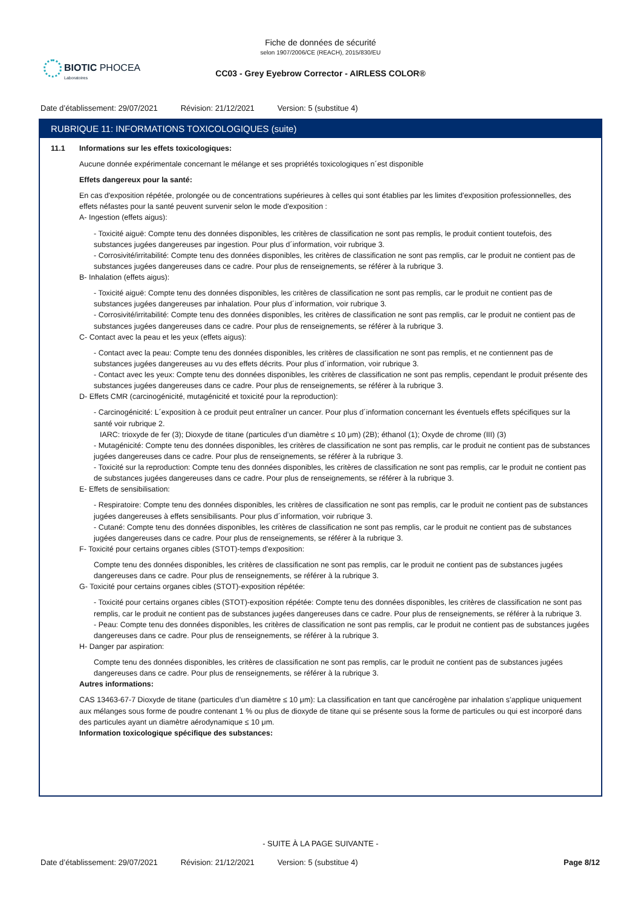Fiche de données de sécurité
selon 1907/2006/CE (REACH), 2015/830/EU
CC03 - Grey Eyebrow Corrector - AIRLESS COLOR®
BIOTIC PHOCEA
Laboratoires
Date d’établissement: 29/07/2021 Révision: 21/12/2021 Version: 5 (substitue 4)
RUBRIQUE 11: INFORMATIONS TOXICOLOGIQUES (suite)
11.1 Informations sur les effets toxicologiques:
Aucune donnée expérimentale concernant le mélange et ses propriétés toxicologiques n´est disponible
Effets dangereux pour la santé:
En cas d'exposition répétée, prolongée ou de concentrations supérieures à celles qui sont établies par les limites d'exposition professionnelles, des effets néfastes pour la santé peuvent survenir selon le mode d'exposition :
A- Ingestion (effets aigus):
- Toxicité aiguë: Compte tenu des données disponibles, les critères de classification ne sont pas remplis, le produit contient toutefois, des substances jugées dangereuses par ingestion. Pour plus d´information, voir rubrique 3.
- Corrosivité/irritabilité: Compte tenu des données disponibles, les critères de classification ne sont pas remplis, car le produit ne contient pas de substances jugées dangereuses dans ce cadre. Pour plus de renseignements, se référer à la rubrique 3.
B- Inhalation (effets aigus):
- Toxicité aiguë: Compte tenu des données disponibles, les critères de classification ne sont pas remplis, car le produit ne contient pas de substances jugées dangereuses par inhalation. Pour plus d´information, voir rubrique 3.
- Corrosivité/irritabilité: Compte tenu des données disponibles, les critères de classification ne sont pas remplis, car le produit ne contient pas de substances jugées dangereuses dans ce cadre. Pour plus de renseignements, se référer à la rubrique 3.
C- Contact avec la peau et les yeux (effets aigus):
- Contact avec la peau: Compte tenu des données disponibles, les critères de classification ne sont pas remplis, et ne contiennent pas de substances jugées dangereuses au vu des effets décrits. Pour plus d´information, voir rubrique 3.
- Contact avec les yeux: Compte tenu des données disponibles, les critères de classification ne sont pas remplis, cependant le produit présente des substances jugées dangereuses dans ce cadre. Pour plus de renseignements, se référer à la rubrique 3.
D- Effets CMR (carcinogénicité, mutagénicité et toxicité pour la reproduction):
- Carcinogénicité: L´exposition à ce produit peut entraîner un cancer. Pour plus d´information concernant les éventuels effets spécifiques sur la santé voir rubrique 2.
IARC: trioxyde de fer (3); Dioxyde de titane (particules d’un diamètre ≤ 10 μm) (2B); éthanol (1); Oxyde de chrome (III) (3)
- Mutagénicité: Compte tenu des données disponibles, les critères de classification ne sont pas remplis, car le produit ne contient pas de substances jugées dangereuses dans ce cadre. Pour plus de renseignements, se référer à la rubrique 3.
- Toxicité sur la reproduction: Compte tenu des données disponibles, les critères de classification ne sont pas remplis, car le produit ne contient pas de substances jugées dangereuses dans ce cadre. Pour plus de renseignements, se référer à la rubrique 3.
E- Effets de sensibilisation:
- Respiratoire: Compte tenu des données disponibles, les critères de classification ne sont pas remplis, car le produit ne contient pas de substances jugées dangereuses à effets sensibilisants. Pour plus d´information, voir rubrique 3.
- Cutané: Compte tenu des données disponibles, les critères de classification ne sont pas remplis, car le produit ne contient pas de substances jugées dangereuses dans ce cadre. Pour plus de renseignements, se référer à la rubrique 3.
F- Toxicité pour certains organes cibles (STOT)-temps d'exposition:
Compte tenu des données disponibles, les critères de classification ne sont pas remplis, car le produit ne contient pas de substances jugées dangereuses dans ce cadre. Pour plus de renseignements, se référer à la rubrique 3.
G- Toxicité pour certains organes cibles (STOT)-exposition répétée:
- Toxicité pour certains organes cibles (STOT)-exposition répétée: Compte tenu des données disponibles, les critères de classification ne sont pas remplis, car le produit ne contient pas de substances jugées dangereuses dans ce cadre. Pour plus de renseignements, se référer à la rubrique 3.
- Peau: Compte tenu des données disponibles, les critères de classification ne sont pas remplis, car le produit ne contient pas de substances jugées dangereuses dans ce cadre. Pour plus de renseignements, se référer à la rubrique 3.
H- Danger par aspiration:
Compte tenu des données disponibles, les critères de classification ne sont pas remplis, car le produit ne contient pas de substances jugées dangereuses dans ce cadre. Pour plus de renseignements, se référer à la rubrique 3.
Autres informations:
CAS 13463-67-7 Dioxyde de titane (particules d’un diamètre ≤ 10 μm): La classification en tant que cancérogène par inhalation s’applique uniquement aux mélanges sous forme de poudre contenant 1 % ou plus de dioxyde de titane qui se présente sous la forme de particules ou qui est incorporé dans des particules ayant un diamètre aérodynamique ≤ 10 μm.
Information toxicologique spécifique des substances:
- SUITE À LA PAGE SUIVANTE -
Date d’établissement: 29/07/2021 Révision: 21/12/2021 Version: 5 (substitue 4) Page 8/12